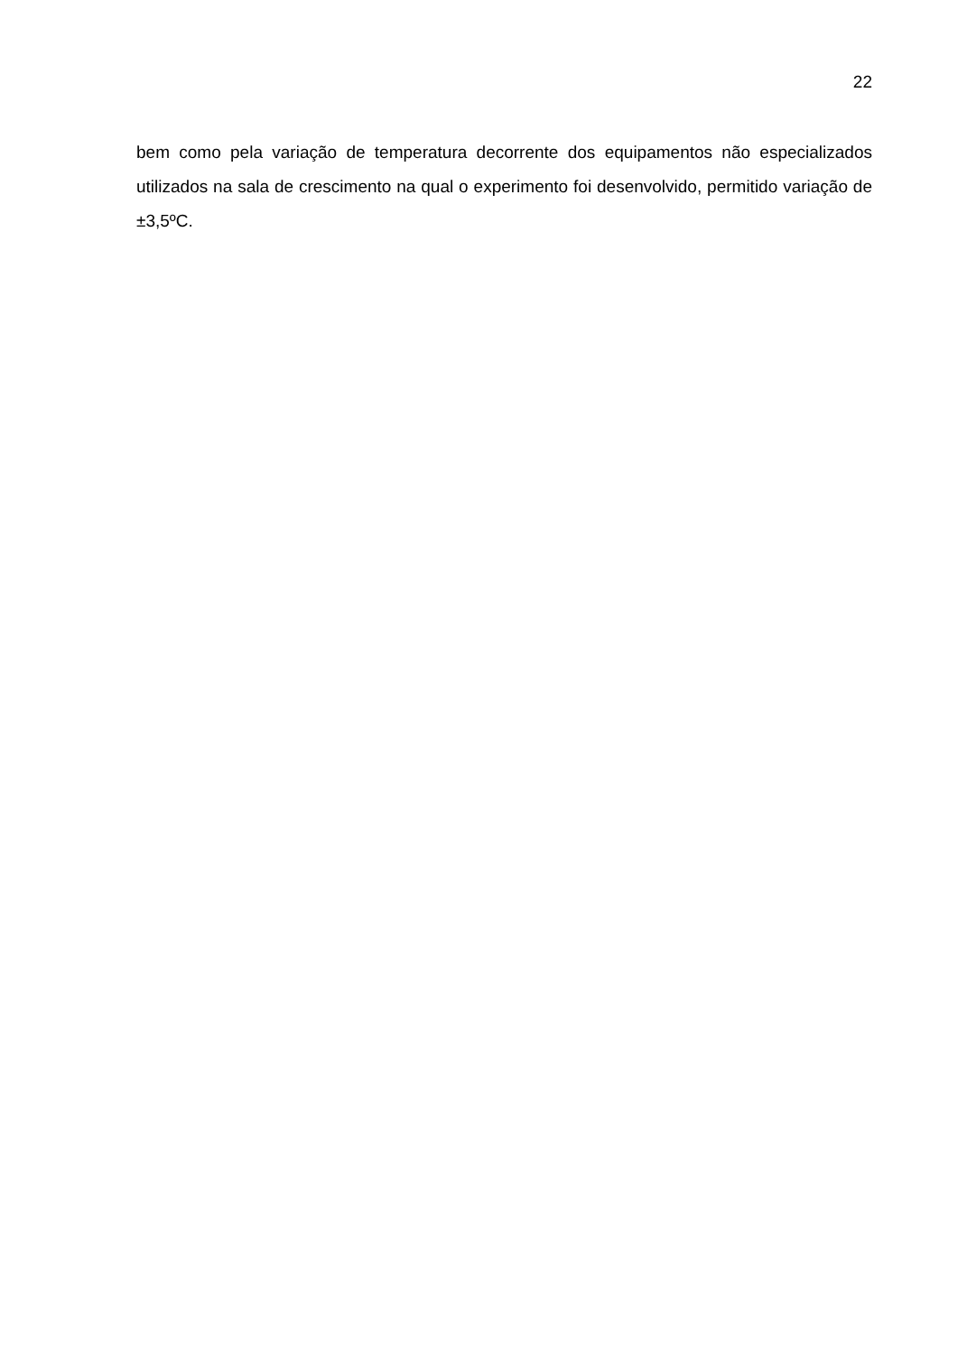22
bem como pela variação de temperatura decorrente dos equipamentos não especializados utilizados na sala de crescimento na qual o experimento foi desenvolvido, permitido variação de ±3,5ºC.